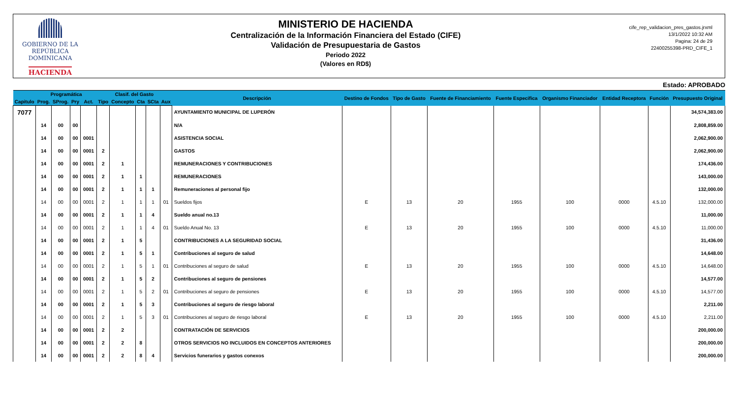GOBIERNO DE LA
REPÚBLICA
DOMINICANA
HACIENDA
MINISTERIO DE HACIENDA
Centralización de la Información Financiera del Estado (CIFE)
Validación de Presupuestaria de Gastos
Periodo 2022
(Valores en RD$)
cife_rep_validacion_pres_gastos.jrxml
13/1/2022 10:32 AM
Pagina: 24 de 29
22400255398-PRD_CIFE_1
Estado: APROBADO
| | Programática | | | | Clasif. del Gasto | | | | | Descripción | Destino de Fondos | Tipo de Gasto | Fuente de Financiamiento | Fuente Especifica | Organismo Financiador | Entidad Receptora | Función | Presupuesto Original |
| --- | --- | --- | --- | --- | --- | --- | --- | --- | --- | --- | --- | --- | --- | --- | --- | --- | --- | --- |
| Capitulo | Prog. | SProg. | Pry | Act. | Tipo | Concepto | Cta | SCta | Aux | | | | | | | | | |
| 7077 | | | | | | | | | | AYUNTAMIENTO MUNICIPAL DE LUPERÓN | | | | | | | | 34,574,383.00 |
| | 14 | 00 | 00 | | | | | | | N/A | | | | | | | | 2,808,859.00 |
| | 14 | 00 | 00 | 0001 | | | | | | ASISTENCIA SOCIAL | | | | | | | | 2,062,900.00 |
| | 14 | 00 | 00 | 0001 | 2 | | | | | GASTOS | | | | | | | | 2,062,900.00 |
| | 14 | 00 | 00 | 0001 | 2 | 1 | | | | REMUNERACIONES Y CONTRIBUCIONES | | | | | | | | 174,436.00 |
| | 14 | 00 | 00 | 0001 | 2 | 1 | 1 | | | REMUNERACIONES | | | | | | | | 143,000.00 |
| | 14 | 00 | 00 | 0001 | 2 | 1 | 1 | 1 | | Remuneraciones al personal fijo | | | | | | | | 132,000.00 |
| | 14 | 00 | 00 | 0001 | 2 | 1 | 1 | 1 | 01 | Sueldos fijos | E | 13 | 20 | 1955 | 100 | 0000 | 4.5.10 | 132,000.00 |
| | 14 | 00 | 00 | 0001 | 2 | 1 | 1 | 4 | | Sueldo anual no.13 | | | | | | | | 11,000.00 |
| | 14 | 00 | 00 | 0001 | 2 | 1 | 1 | 4 | 01 | Sueldo Anual No. 13 | E | 13 | 20 | 1955 | 100 | 0000 | 4.5.10 | 11,000.00 |
| | 14 | 00 | 00 | 0001 | 2 | 1 | 5 | | | CONTRIBUCIONES A LA SEGURIDAD SOCIAL | | | | | | | | 31,436.00 |
| | 14 | 00 | 00 | 0001 | 2 | 1 | 5 | 1 | | Contribuciones al seguro de salud | | | | | | | | 14,648.00 |
| | 14 | 00 | 00 | 0001 | 2 | 1 | 5 | 1 | 01 | Contribuciones al seguro de salud | E | 13 | 20 | 1955 | 100 | 0000 | 4.5.10 | 14,648.00 |
| | 14 | 00 | 00 | 0001 | 2 | 1 | 5 | 2 | | Contribuciones al seguro de pensiones | | | | | | | | 14,577.00 |
| | 14 | 00 | 00 | 0001 | 2 | 1 | 5 | 2 | 01 | Contribuciones al seguro de pensiones | E | 13 | 20 | 1955 | 100 | 0000 | 4.5.10 | 14,577.00 |
| | 14 | 00 | 00 | 0001 | 2 | 1 | 5 | 3 | | Contribuciones al seguro de riesgo laboral | | | | | | | | 2,211.00 |
| | 14 | 00 | 00 | 0001 | 2 | 1 | 5 | 3 | 01 | Contribuciones al seguro de riesgo laboral | E | 13 | 20 | 1955 | 100 | 0000 | 4.5.10 | 2,211.00 |
| | 14 | 00 | 00 | 0001 | 2 | 2 | | | | CONTRATACIÓN DE SERVICIOS | | | | | | | | 200,000.00 |
| | 14 | 00 | 00 | 0001 | 2 | 2 | 8 | | | OTROS SERVICIOS NO INCLUIDOS EN CONCEPTOS ANTERIORES | | | | | | | | 200,000.00 |
| | 14 | 00 | 00 | 0001 | 2 | 2 | 8 | 4 | | Servicios funerarios y gastos conexos | | | | | | | | 200,000.00 |